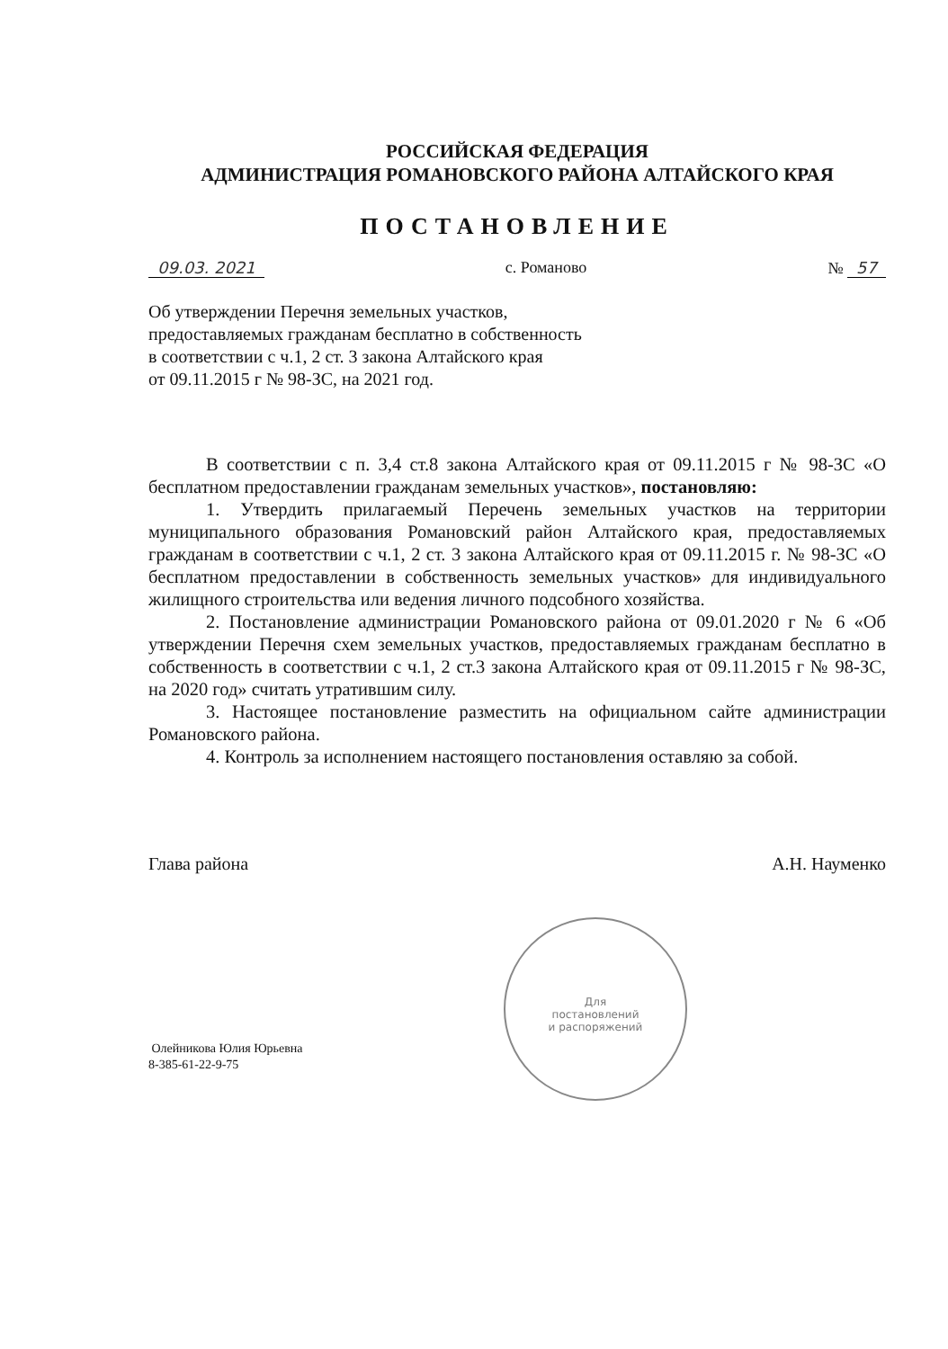Для
постановлений
и распоряжений
РОССИЙСКАЯ ФЕДЕРАЦИЯ
АДМИНИСТРАЦИЯ РОМАНОВСКОГО РАЙОНА АЛТАЙСКОГО КРАЯ
ПОСТАНОВЛЕНИЕ
09.03. 2021 с. Романово № 57
Об утверждении Перечня земельных участков,
предоставляемых гражданам бесплатно в собственность
в соответствии с ч.1, 2 ст. 3 закона Алтайского края
от 09.11.2015 г № 98-ЗС, на 2021 год.
В соответствии с п. 3,4 ст.8 закона Алтайского края от 09.11.2015 г № 98-ЗС «О бесплатном предоставлении гражданам земельных участков», постановляю:
1. Утвердить прилагаемый Перечень земельных участков на территории муниципального образования Романовский район Алтайского края, предоставляемых гражданам в соответствии с ч.1, 2 ст. 3 закона Алтайского края от 09.11.2015 г. № 98-ЗС «О бесплатном предоставлении в собственность земельных участков» для индивидуального жилищного строительства или ведения личного подсобного хозяйства.
2. Постановление администрации Романовского района от 09.01.2020 г № 6 «Об утверждении Перечня схем земельных участков, предоставляемых гражданам бесплатно в собственность в соответствии с ч.1, 2 ст.3 закона Алтайского края от 09.11.2015 г № 98-ЗС, на 2020 год» считать утратившим силу.
3. Настоящее постановление разместить на официальном сайте администрации Романовского района.
4. Контроль за исполнением настоящего постановления оставляю за собой.
Глава района А.Н. Науменко
Олейникова Юлия Юрьевна
8-385-61-22-9-75